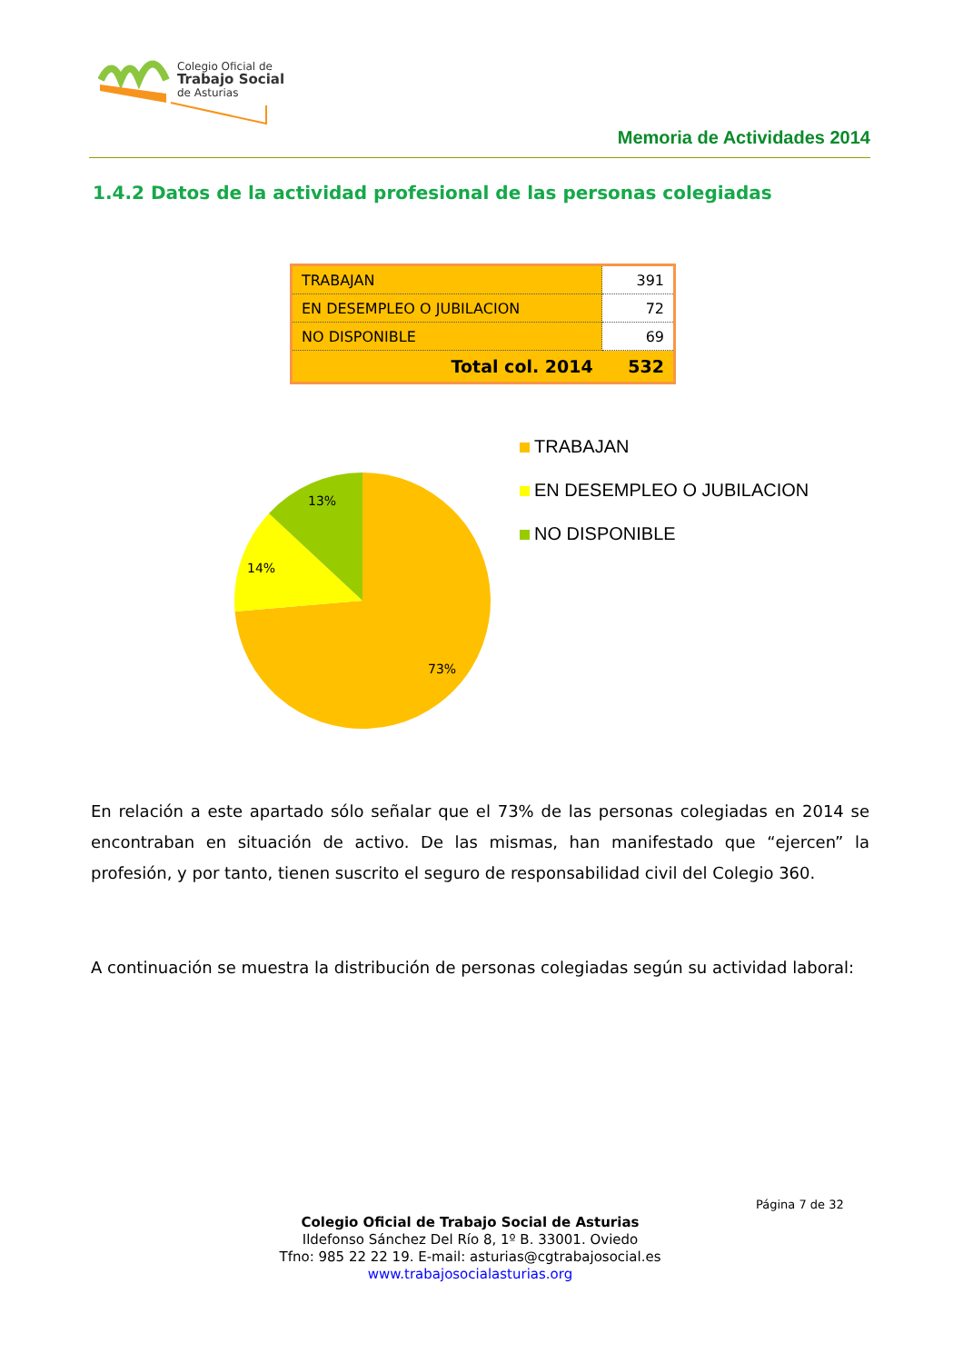Colegio Oficial de
Trabajo Social
de Asturias
Memoria de Actividades 2014
1.4.2 Datos de la actividad profesional de las personas colegiadas
| TRABAJAN | 391 |
| EN DESEMPLEO O JUBILACION | 72 |
| NO DISPONIBLE | 69 |
| Total col. 2014 | 532 |
13%
14%
73%
TRABAJAN
EN DESEMPLEO O JUBILACION
NO DISPONIBLE
En relación a este apartado sólo señalar que el 73% de las personas colegiadas en 2014 se encontraban en situación de activo. De las mismas, han manifestado que “ejercen” la profesión, y por tanto, tienen suscrito el seguro de responsabilidad civil del Colegio 360.
A continuación se muestra la distribución de personas colegiadas según su actividad laboral:
Página 7 de 32
Colegio Oficial de Trabajo Social de Asturias
Ildefonso Sánchez Del Río 8, 1º B. 33001. Oviedo
Tfno: 985 22 22 19. E-mail: asturias@cgtrabajosocial.es
www.trabajosocialasturias.org